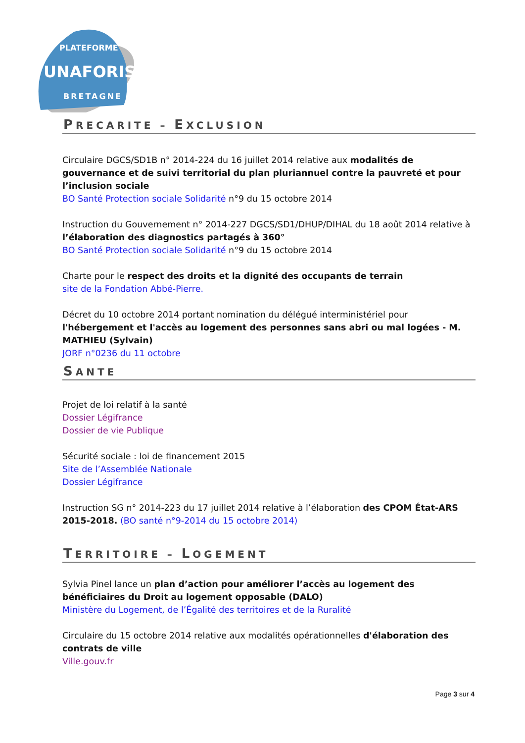PLATEFORME
UNAFORIS
BRETAGNE
PRECARITE – EXCLUSION
Circulaire DGCS/SD1B n° 2014-224 du 16 juillet 2014 relative aux modalités de gouvernance et de suivi territorial du plan pluriannuel contre la pauvreté et pour l’inclusion sociale
BO Santé Protection sociale Solidarité n°9 du 15 octobre 2014
Instruction du Gouvernement n° 2014-227 DGCS/SD1/DHUP/DIHAL du 18 août 2014 relative à l’élaboration des diagnostics partagés à 360°
BO Santé Protection sociale Solidarité n°9 du 15 octobre 2014
Charte pour le respect des droits et la dignité des occupants de terrain
site de la Fondation Abbé-Pierre.
Décret du 10 octobre 2014 portant nomination du délégué interministériel pour l'hébergement et l'accès au logement des personnes sans abri ou mal logées - M. MATHIEU (Sylvain)
JORF n°0236 du 11 octobre
SANTE
Projet de loi relatif à la santé
Dossier Légifrance
Dossier de vie Publique
Sécurité sociale : loi de financement 2015
Site de l’Assemblée Nationale
Dossier Légifrance
Instruction SG n° 2014-223 du 17 juillet 2014 relative à l’élaboration des CPOM État-ARS 2015-2018. (BO santé n°9-2014 du 15 octobre 2014)
TERRITOIRE – LOGEMENT
Sylvia Pinel lance un plan d’action pour améliorer l’accès au logement des bénéficiaires du Droit au logement opposable (DALO)
Ministère du Logement, de l’Égalité des territoires et de la Ruralité
Circulaire du 15 octobre 2014 relative aux modalités opérationnelles d'élaboration des contrats de ville
Ville.gouv.fr
Page 3 sur 4